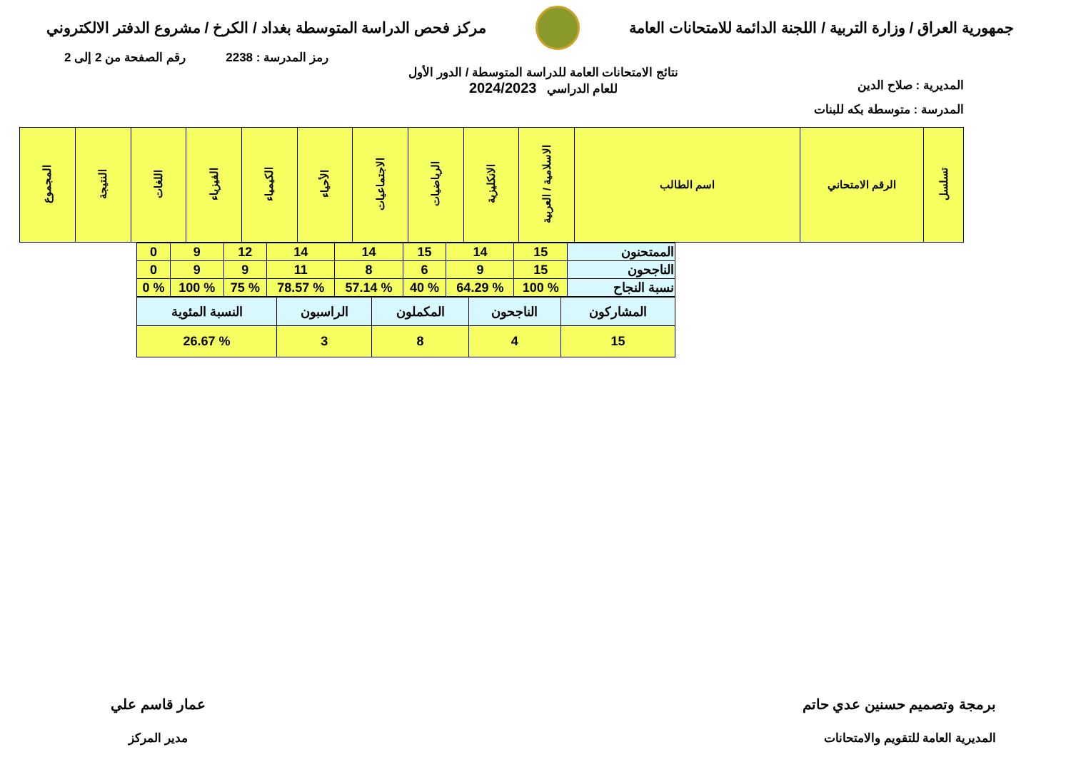جمهورية العراق / وزارة التربية / اللجنة الدائمة للامتحانات العامة
مركز فحص الدراسة المتوسطة بغداد / الكرخ / مشروع الدفتر الالكتروني
رمز المدرسة : 2238 رقم الصفحة من 2 إلى 2
المديرية : صلاح الدين
نتائج الامتحانات العامة للدراسة المتوسطة / الدور الأول
للعام الدراسي 2024/2023
المدرسة : متوسطة بكه للبنات
| تسلسل | الرقم الامتحاني | اسم الطالب | الاسلامية / العربية | الانكليزية | الرياضيات | الاجتماعيات | الأحياء | الكيمياء | الفيزياء | اللغات | النتيجة | المجموع |
| --- | --- | --- | --- | --- | --- | --- | --- | --- | --- | --- | --- | --- |
| الممتحنون | 15 | 14 | 15 | 14 | 14 | 12 | 9 | 0 |
| الناجحون | 15 | 9 | 6 | 8 | 11 | 9 | 9 | 0 |
| نسبة النجاح | % 100 | % 64.29 | % 40 | % 57.14 | % 78.57 | % 75 | % 100 | % 0 |
| المشاركون | الناجحون | المكملون | الراسبون | النسبة المئوية |
| 15 | 4 | 8 | 3 | % 26.67 |
برمجة وتصميم حسنين عدي حاتم
المديرية العامة للتقويم والامتحانات
عمار قاسم علي
مدير المركز